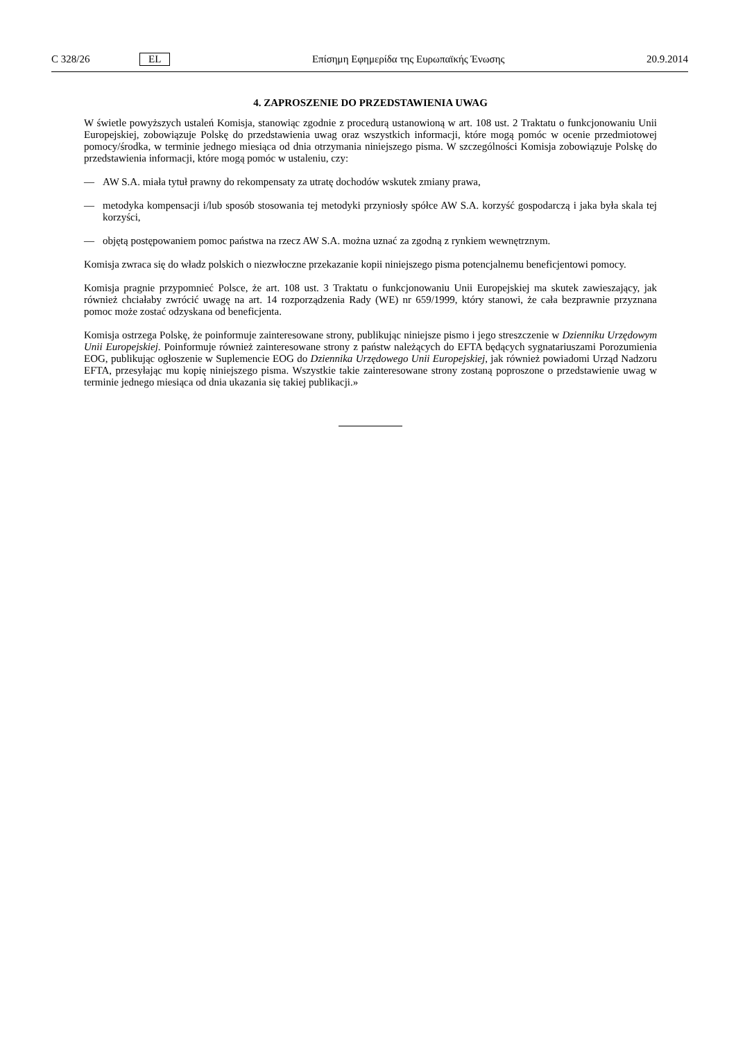C 328/26 EL Επίσημη Εφημερίδα της Ευρωπαϊκής Ένωσης 20.9.2014
4. ZAPROSZENIE DO PRZEDSTAWIENIA UWAG
W świetle powyższych ustaleń Komisja, stanowiąc zgodnie z procedurą ustanowioną w art. 108 ust. 2 Traktatu o funkcjonowaniu Unii Europejskiej, zobowiązuje Polskę do przedstawienia uwag oraz wszystkich informacji, które mogą pomóc w ocenie przedmiotowej pomocy/środka, w terminie jednego miesiąca od dnia otrzymania niniejszego pisma. W szczególności Komisja zobowiązuje Polskę do przedstawienia informacji, które mogą pomóc w ustaleniu, czy:
— AW S.A. miała tytuł prawny do rekompensaty za utratę dochodów wskutek zmiany prawa,
— metodyka kompensacji i/lub sposób stosowania tej metodyki przyniosły spółce AW S.A. korzyść gospodarczą i jaka była skala tej korzyści,
— objętą postępowaniem pomoc państwa na rzecz AW S.A. można uznać za zgodną z rynkiem wewnętrznym.
Komisja zwraca się do władz polskich o niezwłoczne przekazanie kopii niniejszego pisma potencjalnemu beneficjentowi pomocy.
Komisja pragnie przypomnieć Polsce, że art. 108 ust. 3 Traktatu o funkcjonowaniu Unii Europejskiej ma skutek zawieszający, jak również chciałaby zwrócić uwagę na art. 14 rozporządzenia Rady (WE) nr 659/1999, który stanowi, że cała bezprawnie przyznana pomoc może zostać odzyskana od beneficjenta.
Komisja ostrzega Polskę, że poinformuje zainteresowane strony, publikując niniejsze pismo i jego streszczenie w Dzienniku Urzędowym Unii Europejskiej. Poinformuje również zainteresowane strony z państw należących do EFTA będących sygnatariuszami Porozumienia EOG, publikując ogłoszenie w Suplemencie EOG do Dziennika Urzędowego Unii Europejskiej, jak również powiadomi Urząd Nadzoru EFTA, przesyłając mu kopię niniejszego pisma. Wszystkie takie zainteresowane strony zostaną poproszone o przedstawienie uwag w terminie jednego miesiąca od dnia ukazania się takiej publikacji.»